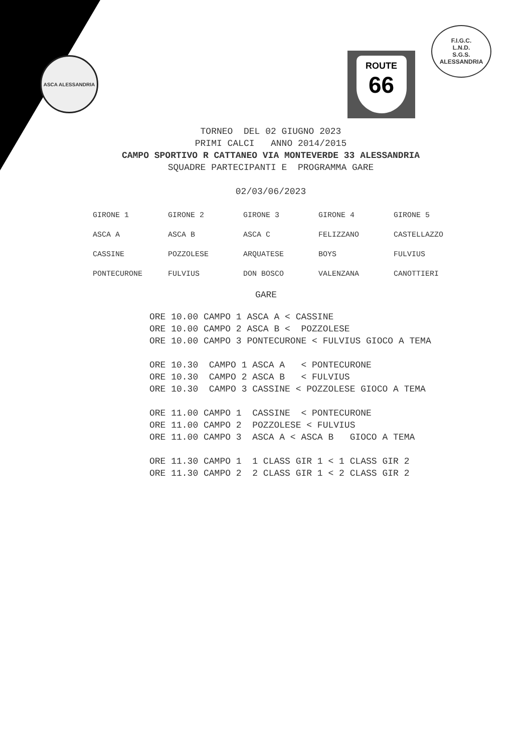ASCA ALESSANDRIA ROUTE
66
F.I.G.C.
L.N.D.
S.G.S.
ALESSANDRIA
TORNEO DEL 02 GIUGNO 2023
PRIMI CALCI ANNO 2014/2015
CAMPO SPORTIVO R CATTANEO VIA MONTEVERDE 33 ALESSANDRIA
SQUADRE PARTECIPANTI E PROGRAMMA GARE
02/03/06/2023
| GIRONE 1 | GIRONE 2 | GIRONE 3 | GIRONE 4 | GIRONE 5 |
| ASCA A | ASCA B | ASCA C | FELIZZANO | CASTELLAZZO |
| CASSINE | POZZOLESE | ARQUATESE | BOYS | FULVIUS |
| PONTECURONE | FULVIUS | DON BOSCO | VALENZANA | CANOTTIERI |
GARE
ORE 10.00 CAMPO 1 ASCA A < CASSINE ORE 10.00 CAMPO 2 ASCA B < POZZOLESE ORE 10.00 CAMPO 3 PONTECURONE < FULVIUS GIOCO A TEMA ORE 10.30 CAMPO 1 ASCA A < PONTECURONE ORE 10.30 CAMPO 2 ASCA B < FULVIUS ORE 10.30 CAMPO 3 CASSINE < POZZOLESE GIOCO A TEMA ORE 11.00 CAMPO 1 CASSINE < PONTECURONE ORE 11.00 CAMPO 2 POZZOLESE < FULVIUS ORE 11.00 CAMPO 3 ASCA A < ASCA B GIOCO A TEMA ORE 11.30 CAMPO 1 1 CLASS GIR 1 < 1 CLASS GIR 2 ORE 11.30 CAMPO 2 2 CLASS GIR 1 < 2 CLASS GIR 2